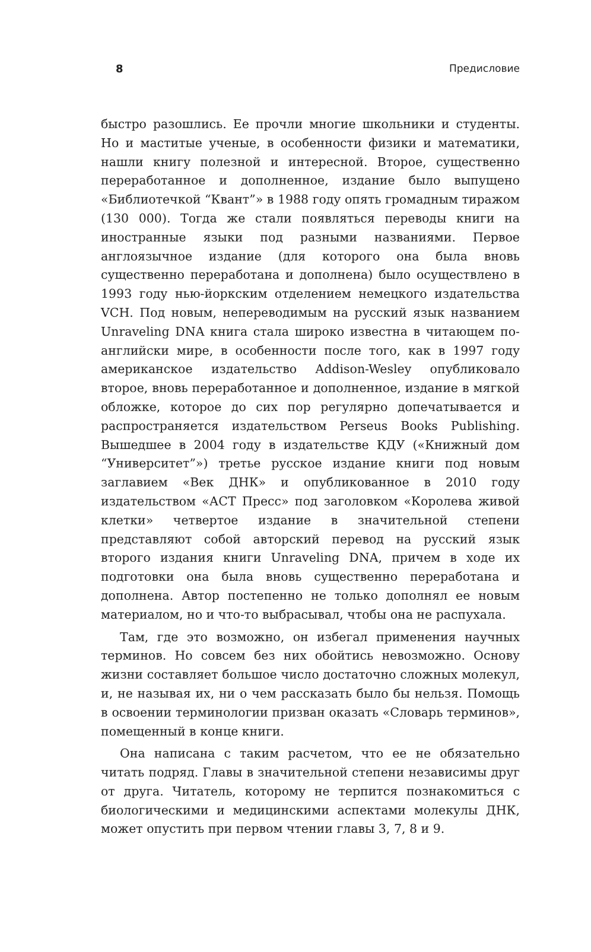8 Предисловие
быстро разошлись. Ее прочли многие школьники и студенты. Но и маститые ученые, в особенности физики и математики, нашли книгу полезной и интересной. Второе, существенно переработанное и дополненное, издание было выпущено «Библиотечкой “Квант”» в 1988 году опять громадным тиражом (130 000). Тогда же стали появляться переводы книги на иностранные языки под разными названиями. Первое англоязычное издание (для которого она была вновь существенно переработана и дополнена) было осуществлено в 1993 году нью-йоркским отделением немецкого издательства VCH. Под новым, непереводимым на русский язык названием Unraveling DNA книга стала широко известна в читающем по-английски мире, в особенности после того, как в 1997 году американское издательство Addison-Wesley опубликовало второе, вновь переработанное и дополненное, издание в мягкой обложке, которое до сих пор регулярно допечатывается и распространяется издательством Perseus Books Publishing. Вышедшее в 2004 году в издательстве КДУ («Книжный дом “Университет”») третье русское издание книги под новым заглавием «Век ДНК» и опубликованное в 2010 году издательством «АСТ Пресс» под заголовком «Королева живой клетки» четвертое издание в значительной степени представляют собой авторский перевод на русский язык второго издания книги Unraveling DNA, причем в ходе их подготовки она была вновь существенно переработана и дополнена. Автор постепенно не только дополнял ее новым материалом, но и что-то выбрасывал, чтобы она не распухала.
Там, где это возможно, он избегал применения научных терминов. Но совсем без них обойтись невозможно. Основу жизни составляет большое число достаточно сложных молекул, и, не называя их, ни о чем рассказать было бы нельзя. Помощь в освоении терминологии призван оказать «Словарь терминов», помещенный в конце книги.
Она написана с таким расчетом, что ее не обязательно читать подряд. Главы в значительной степени независимы друг от друга. Читатель, которому не терпится познакомиться с биологическими и медицинскими аспектами молекулы ДНК, может опустить при первом чтении главы 3, 7, 8 и 9.